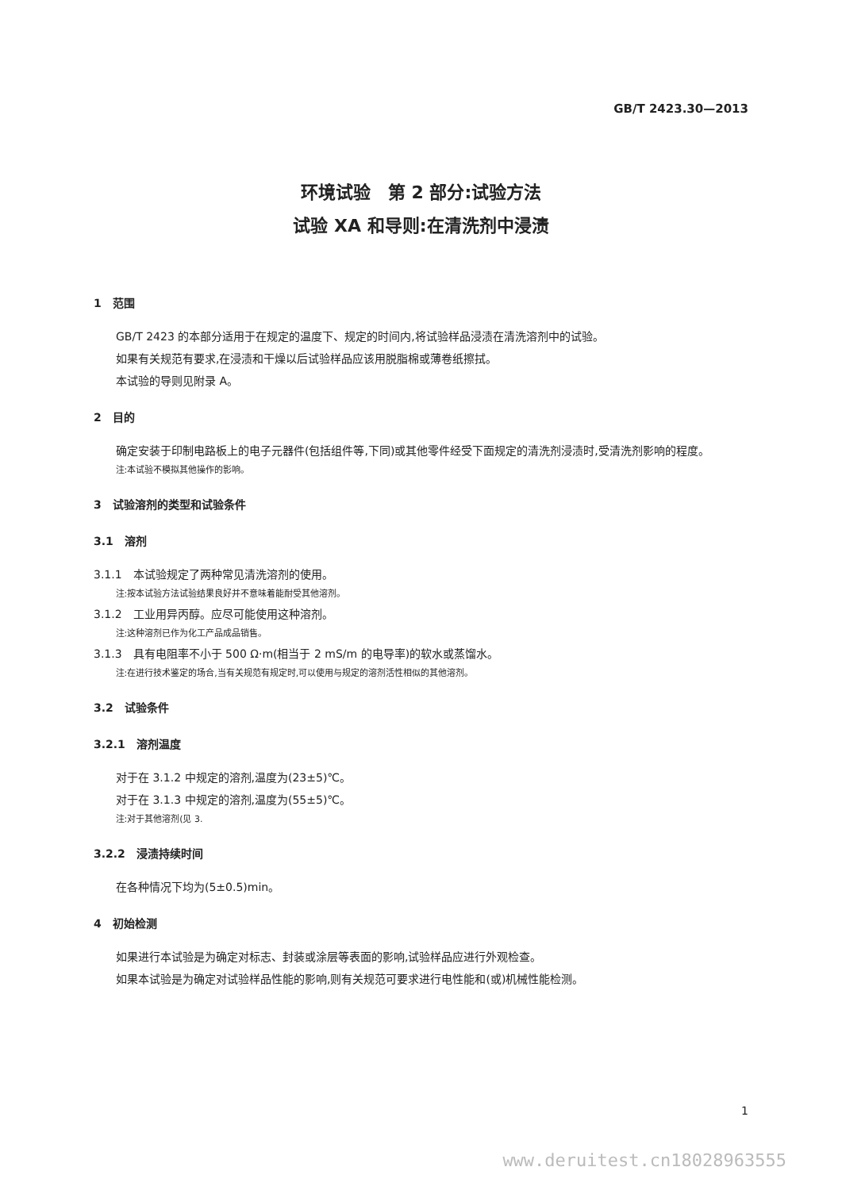GB/T 2423.30—2013
环境试验　第 2 部分:试验方法
试验 XA 和导则:在清洗剂中浸渍
1　范围
GB/T 2423 的本部分适用于在规定的温度下、规定的时间内,将试验样品浸渍在清洗溶剂中的试验。
如果有关规范有要求,在浸渍和干燥以后试验样品应该用脱脂棉或薄卷纸擦拭。
本试验的导则见附录 A。
2　目的
确定安装于印制电路板上的电子元器件(包括组件等,下同)或其他零件经受下面规定的清洗剂浸渍时,受清洗剂影响的程度。
注:本试验不模拟其他操作的影响。
3　试验溶剂的类型和试验条件
3.1　溶剂
3.1.1　本试验规定了两种常见清洗溶剂的使用。
注:按本试验方法试验结果良好并不意味着能耐受其他溶剂。
3.1.2　工业用异丙醇。应尽可能使用这种溶剂。
注:这种溶剂已作为化工产品成品销售。
3.1.3　具有电阻率不小于 500 Ω·m(相当于 2 mS/m 的电导率)的软水或蒸馏水。
注:在进行技术鉴定的场合,当有关规范有规定时,可以使用与规定的溶剂活性相似的其他溶剂。
3.2　试验条件
3.2.1　溶剂温度
对于在 3.1.2 中规定的溶剂,温度为(23±5)℃。
对于在 3.1.3 中规定的溶剂,温度为(55±5)℃。
注:对于其他溶剂(见 3.
3.2.2　浸渍持续时间
在各种情况下均为(5±0.5)min。
4　初始检测
如果进行本试验是为确定对标志、封装或涂层等表面的影响,试验样品应进行外观检查。
如果本试验是为确定对试验样品性能的影响,则有关规范可要求进行电性能和(或)机械性能检测。
1
www.deruitest.cn18028963555